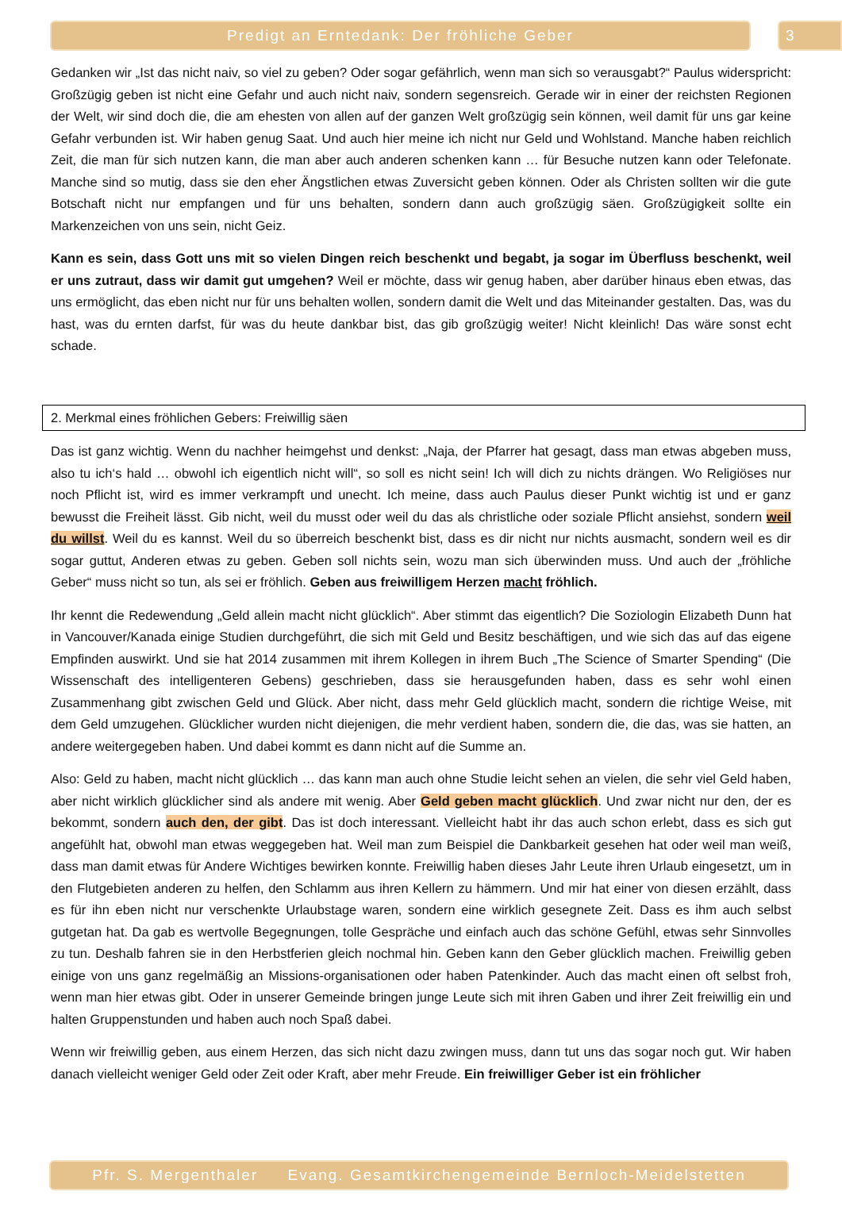Predigt an Erntedank: Der fröhliche Geber 3
Gedanken wir „Ist das nicht naiv, so viel zu geben? Oder sogar gefährlich, wenn man sich so verausgabt?“ Paulus widerspricht: Großzügig geben ist nicht eine Gefahr und auch nicht naiv, sondern segensreich. Gerade wir in einer der reichsten Regionen der Welt, wir sind doch die, die am ehesten von allen auf der ganzen Welt großzügig sein können, weil damit für uns gar keine Gefahr verbunden ist. Wir haben genug Saat. Und auch hier meine ich nicht nur Geld und Wohlstand. Manche haben reichlich Zeit, die man für sich nutzen kann, die man aber auch anderen schenken kann … für Besuche nutzen kann oder Telefonate. Manche sind so mutig, dass sie den eher Ängstlichen etwas Zuversicht geben können. Oder als Christen sollten wir die gute Botschaft nicht nur empfangen und für uns behalten, sondern dann auch großzügig säen. Großzügigkeit sollte ein Markenzeichen von uns sein, nicht Geiz.
Kann es sein, dass Gott uns mit so vielen Dingen reich beschenkt und begabt, ja sogar im Überfluss beschenkt, weil er uns zutraut, dass wir damit gut umgehen? Weil er möchte, dass wir genug haben, aber darüber hinaus eben etwas, das uns ermöglicht, das eben nicht nur für uns behalten wollen, sondern damit die Welt und das Miteinander gestalten. Das, was du hast, was du ernten darfst, für was du heute dankbar bist, das gib großzügig weiter! Nicht kleinlich! Das wäre sonst echt schade.
2. Merkmal eines fröhlichen Gebers: Freiwillig säen
Das ist ganz wichtig. Wenn du nachher heimgehst und denkst: „Naja, der Pfarrer hat gesagt, dass man etwas abgeben muss, also tu ich‘s hald … obwohl ich eigentlich nicht will“, so soll es nicht sein! Ich will dich zu nichts drängen. Wo Religiöses nur noch Pflicht ist, wird es immer verkrampft und unecht. Ich meine, dass auch Paulus dieser Punkt wichtig ist und er ganz bewusst die Freiheit lässt. Gib nicht, weil du musst oder weil du das als christliche oder soziale Pflicht ansiehst, sondern weil du willst. Weil du es kannst. Weil du so überreich beschenkt bist, dass es dir nicht nur nichts ausmacht, sondern weil es dir sogar guttut, Anderen etwas zu geben. Geben soll nichts sein, wozu man sich überwinden muss. Und auch der „fröhliche Geber“ muss nicht so tun, als sei er fröhlich. Geben aus freiwilligem Herzen macht fröhlich.
Ihr kennt die Redewendung „Geld allein macht nicht glücklich“. Aber stimmt das eigentlich? Die Soziologin Elizabeth Dunn hat in Vancouver/Kanada einige Studien durchgeführt, die sich mit Geld und Besitz beschäftigen, und wie sich das auf das eigene Empfinden auswirkt. Und sie hat 2014 zusammen mit ihrem Kollegen in ihrem Buch „The Science of Smarter Spending“ (Die Wissenschaft des intelligenteren Gebens) geschrieben, dass sie herausgefunden haben, dass es sehr wohl einen Zusammenhang gibt zwischen Geld und Glück. Aber nicht, dass mehr Geld glücklich macht, sondern die richtige Weise, mit dem Geld umzugehen. Glücklicher wurden nicht diejenigen, die mehr verdient haben, sondern die, die das, was sie hatten, an andere weitergegeben haben. Und dabei kommt es dann nicht auf die Summe an.
Also: Geld zu haben, macht nicht glücklich … das kann man auch ohne Studie leicht sehen an vielen, die sehr viel Geld haben, aber nicht wirklich glücklicher sind als andere mit wenig. Aber Geld geben macht glücklich. Und zwar nicht nur den, der es bekommt, sondern auch den, der gibt. Das ist doch interessant. Vielleicht habt ihr das auch schon erlebt, dass es sich gut angefühlt hat, obwohl man etwas weggegeben hat. Weil man zum Beispiel die Dankbarkeit gesehen hat oder weil man weiß, dass man damit etwas für Andere Wichtiges bewirken konnte. Freiwillig haben dieses Jahr Leute ihren Urlaub eingesetzt, um in den Flutgebieten anderen zu helfen, den Schlamm aus ihren Kellern zu hämmern. Und mir hat einer von diesen erzählt, dass es für ihn eben nicht nur verschenkte Urlaubstage waren, sondern eine wirklich gesegnete Zeit. Dass es ihm auch selbst gutgetan hat. Da gab es wertvolle Begegnungen, tolle Gespräche und einfach auch das schöne Gefühl, etwas sehr Sinnvolles zu tun. Deshalb fahren sie in den Herbstferien gleich nochmal hin. Geben kann den Geber glücklich machen. Freiwillig geben einige von uns ganz regelmäßig an Missions-organisationen oder haben Patenkinder. Auch das macht einen oft selbst froh, wenn man hier etwas gibt. Oder in unserer Gemeinde bringen junge Leute sich mit ihren Gaben und ihrer Zeit freiwillig ein und halten Gruppenstunden und haben auch noch Spaß dabei.
Wenn wir freiwillig geben, aus einem Herzen, das sich nicht dazu zwingen muss, dann tut uns das sogar noch gut. Wir haben danach vielleicht weniger Geld oder Zeit oder Kraft, aber mehr Freude. Ein freiwilliger Geber ist ein fröhlicher
Pfr. S. Mergenthaler Evang. Gesamtkirchengemeinde Bernloch-Meidelstetten